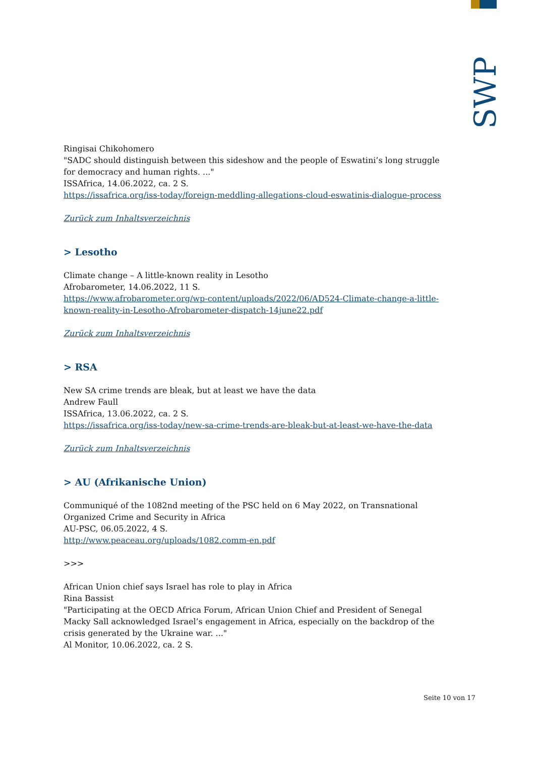SWP
Ringisai Chikohomero
"SADC should distinguish between this sideshow and the people of Eswatini’s long struggle for democracy and human rights. ..."
ISSAfrica, 14.06.2022, ca. 2 S.
https://issafrica.org/iss-today/foreign-meddling-allegations-cloud-eswatinis-dialogue-process
Zurück zum Inhaltsverzeichnis
> Lesotho
Climate change – A little-known reality in Lesotho
Afrobarometer, 14.06.2022, 11 S.
https://www.afrobarometer.org/wp-content/uploads/2022/06/AD524-Climate-change-a-little-known-reality-in-Lesotho-Afrobarometer-dispatch-14june22.pdf
Zurück zum Inhaltsverzeichnis
> RSA
New SA crime trends are bleak, but at least we have the data
Andrew Faull
ISSAfrica, 13.06.2022, ca. 2 S.
https://issafrica.org/iss-today/new-sa-crime-trends-are-bleak-but-at-least-we-have-the-data
Zurück zum Inhaltsverzeichnis
> AU (Afrikanische Union)
Communiqué of the 1082nd meeting of the PSC held on 6 May 2022, on Transnational Organized Crime and Security in Africa
AU-PSC, 06.05.2022, 4 S.
http://www.peaceau.org/uploads/1082.comm-en.pdf
>>>
African Union chief says Israel has role to play in Africa
Rina Bassist
"Participating at the OECD Africa Forum, African Union Chief and President of Senegal Macky Sall acknowledged Israel’s engagement in Africa, especially on the backdrop of the crisis generated by the Ukraine war. ..."
Al Monitor, 10.06.2022, ca. 2 S.
Seite 10 von 17